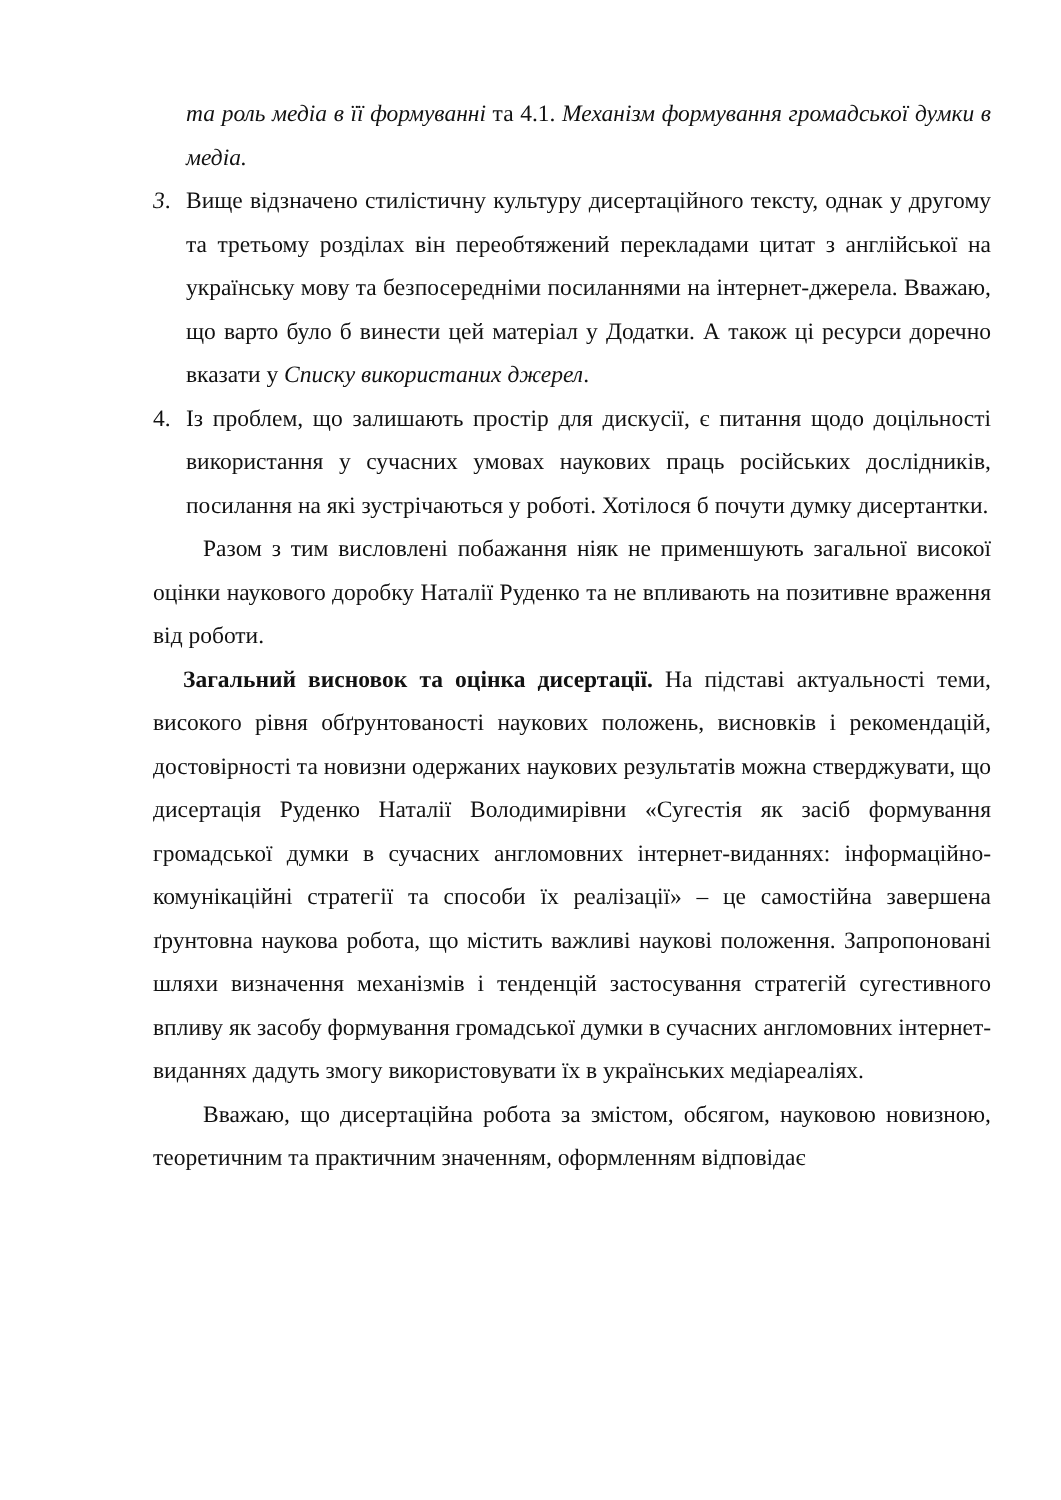та роль медіа в її формуванні та 4.1. Механізм формування громадської думки в медіа.
3. Вище відзначено стилістичну культуру дисертаційного тексту, однак у другому та третьому розділах він переобтяжений перекладами цитат з англійської на українську мову та безпосередніми посиланнями на інтернет-джерела. Вважаю, що варто було б винести цей матеріал у Додатки. А також ці ресурси доречно вказати у Списку використаних джерел.
4. Із проблем, що залишають простір для дискусії, є питання щодо доцільності використання у сучасних умовах наукових праць російських дослідників, посилання на які зустрічаються у роботі. Хотілося б почути думку дисертантки.
Разом з тим висловлені побажання ніяк не применшують загальної високої оцінки наукового доробку Наталії Руденко та не впливають на позитивне враження від роботи.
Загальний висновок та оцінка дисертації. На підставі актуальності теми, високого рівня обґрунтованості наукових положень, висновків і рекомендацій, достовірності та новизни одержаних наукових результатів можна стверджувати, що дисертація Руденко Наталії Володимирівни «Сугестія як засіб формування громадської думки в сучасних англомовних інтернет-виданнях: інформаційно-комунікаційні стратегії та способи їх реалізації» – це самостійна завершена ґрунтовна наукова робота, що містить важливі наукові положення. Запропоновані шляхи визначення механізмів і тенденцій застосування стратегій сугестивного впливу як засобу формування громадської думки в сучасних англомовних інтернет-виданнях дадуть змогу використовувати їх в українських медіареаліях.
Вважаю, що дисертаційна робота за змістом, обсягом, науковою новизною, теоретичним та практичним значенням, оформленням відповідає